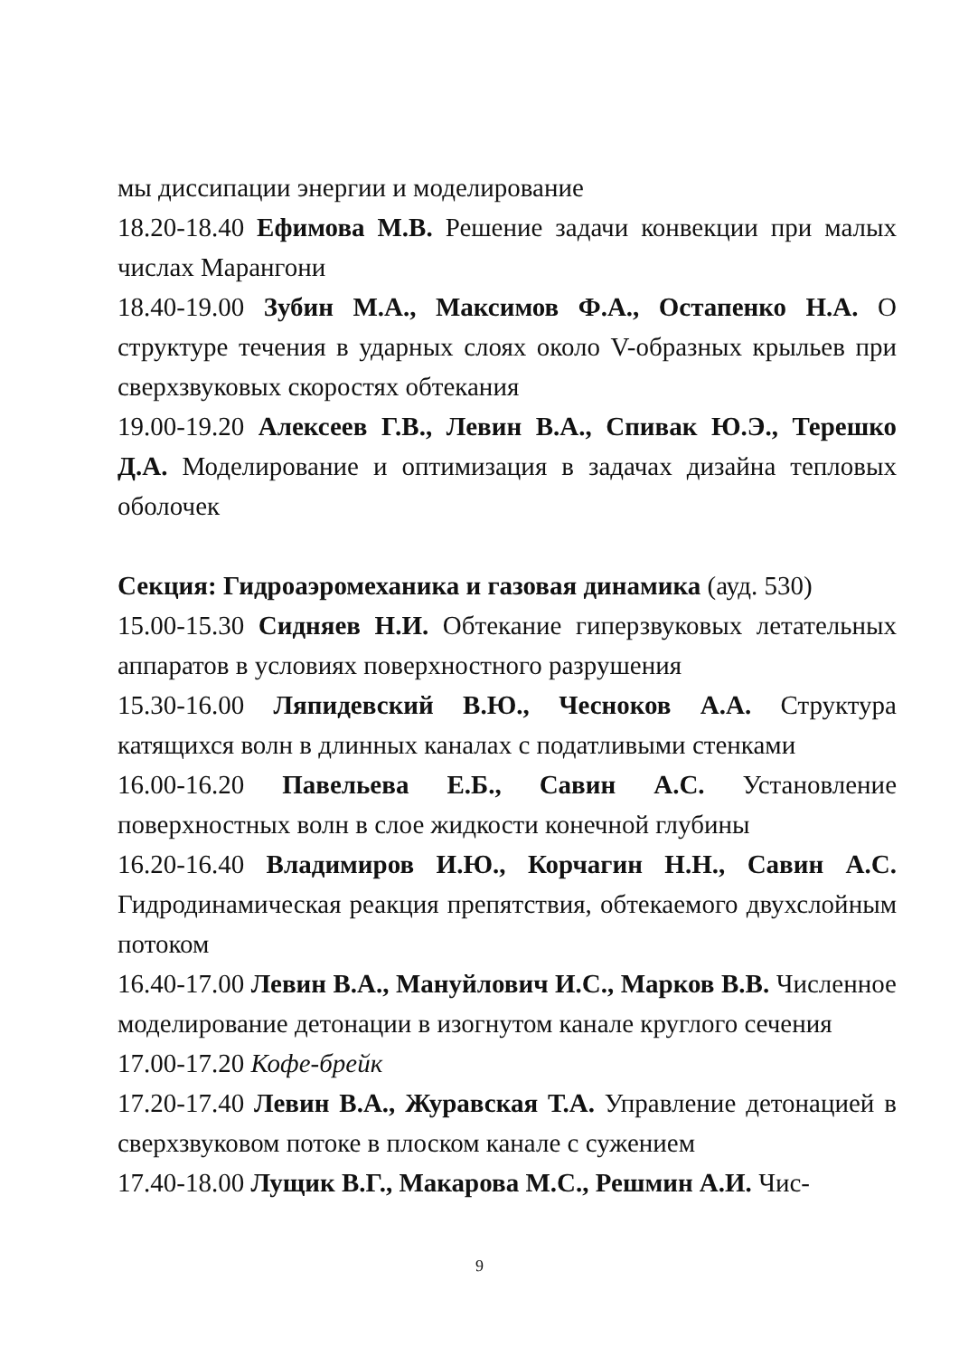мы диссипации энергии и моделирование
18.20-18.40 Ефимова М.В. Решение задачи конвекции при малых числах Марангони
18.40-19.00 Зубин М.А., Максимов Ф.А., Остапенко Н.А. О структуре течения в ударных слоях около V-образных крыльев при сверхзвуковых скоростях обтекания
19.00-19.20 Алексеев Г.В., Левин В.А., Спивак Ю.Э., Терешко Д.А. Моделирование и оптимизация в задачах дизайна тепловых оболочек
Секция: Гидроаэромеханика и газовая динамика (ауд. 530)
15.00-15.30 Сидняев Н.И. Обтекание гиперзвуковых летательных аппаратов в условиях поверхностного разрушения
15.30-16.00 Ляпидевский В.Ю., Чесноков А.А. Структура катящихся волн в длинных каналах с податливыми стенками
16.00-16.20 Павельева Е.Б., Савин А.С. Установление поверхностных волн в слое жидкости конечной глубины
16.20-16.40 Владимиров И.Ю., Корчагин Н.Н., Савин А.С. Гидродинамическая реакция препятствия, обтекаемого двухслойным потоком
16.40-17.00 Левин В.А., Мануйлович И.С., Марков В.В. Численное моделирование детонации в изогнутом канале круглого сечения
17.00-17.20 Кофе-брейк
17.20-17.40 Левин В.А., Журавская Т.А. Управление детонацией в сверхзвуковом потоке в плоском канале с сужением
17.40-18.00 Лущик В.Г., Макарова М.С., Решмин А.И. Чис-
9